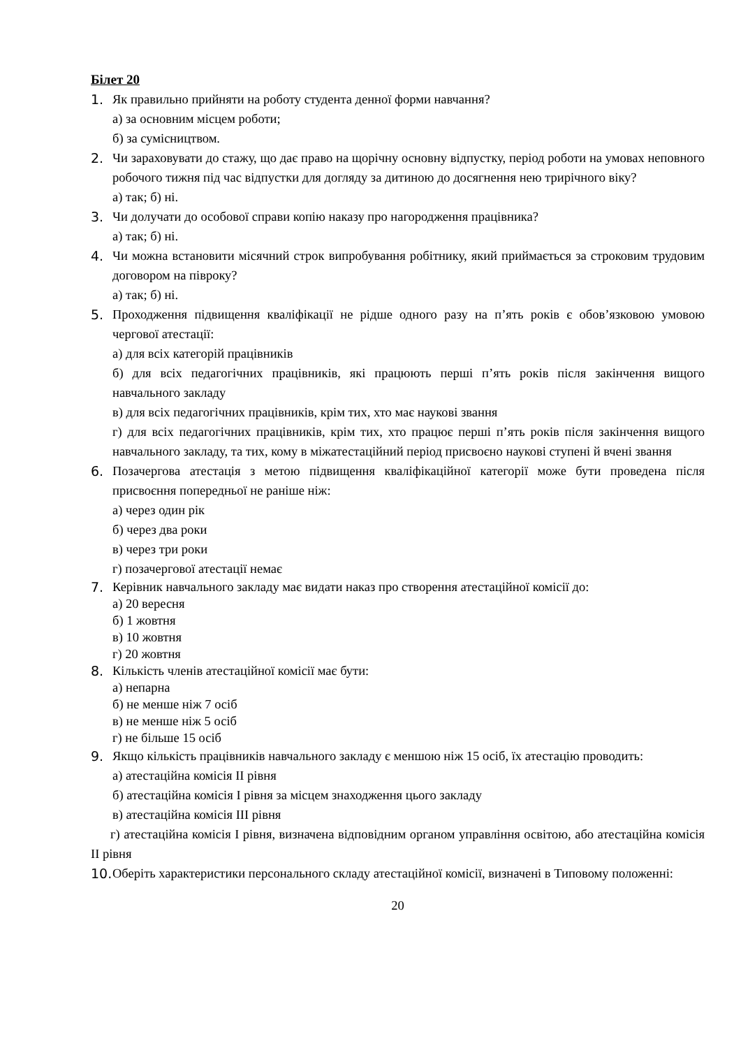Білет 20
1. Як правильно прийняти на роботу студента денної форми навчання?
а) за основним місцем роботи;
б) за сумісництвом.
2. Чи зараховувати до стажу, що дає право на щорічну основну відпустку, період роботи на умовах неповного робочого тижня під час відпустки для догляду за дитиною до досягнення нею трирічного віку?
а) так; б) ні.
3. Чи долучати до особової справи копію наказу про нагородження працівника?
а) так; б) ні.
4. Чи можна встановити місячний строк випробування робітнику, який приймається за строковим трудовим договором на півроку?
а) так; б) ні.
5. Проходження підвищення кваліфікації не рідше одного разу на п’ять років є обов’язковою умовою чергової атестації:
а) для всіх категорій працівників
б) для всіх педагогічних працівників, які працюють перші п’ять років після закінчення вищого навчального закладу
в) для всіх педагогічних працівників, крім тих, хто має наукові звання
г) для всіх педагогічних працівників, крім тих, хто працює перші п’ять років після закінчення вищого навчального закладу, та тих, кому в міжатестаційний період присвоєно наукові ступені й вчені звання
6. Позачергова атестація з метою підвищення кваліфікаційної категорії може бути проведена після присвоєння попередньої не раніше ніж:
а) через один рік
б) через два роки
в) через три роки
г) позачергової атестації немає
7. Керівник навчального закладу має видати наказ про створення атестаційної комісії до:
а) 20 вересня
б) 1 жовтня
в) 10 жовтня
г) 20 жовтня
8. Кількість членів атестаційної комісії має бути:
а) непарна
б) не менше ніж 7 осіб
в) не менше ніж 5 осіб
г) не більше 15 осіб
9. Якщо кількість працівників навчального закладу є меншою ніж 15 осіб, їх атестацію проводить:
а) атестаційна комісія ІІ рівня
б) атестаційна комісія І рівня за місцем знаходження цього закладу
в) атестаційна комісія ІІІ рівня
г) атестаційна комісія І рівня, визначена відповідним органом управління освітою, або атестаційна комісія ІІ рівня
10.
Оберіть характеристики персонального складу атестаційної комісії, визначені в Типовому положенні:
20